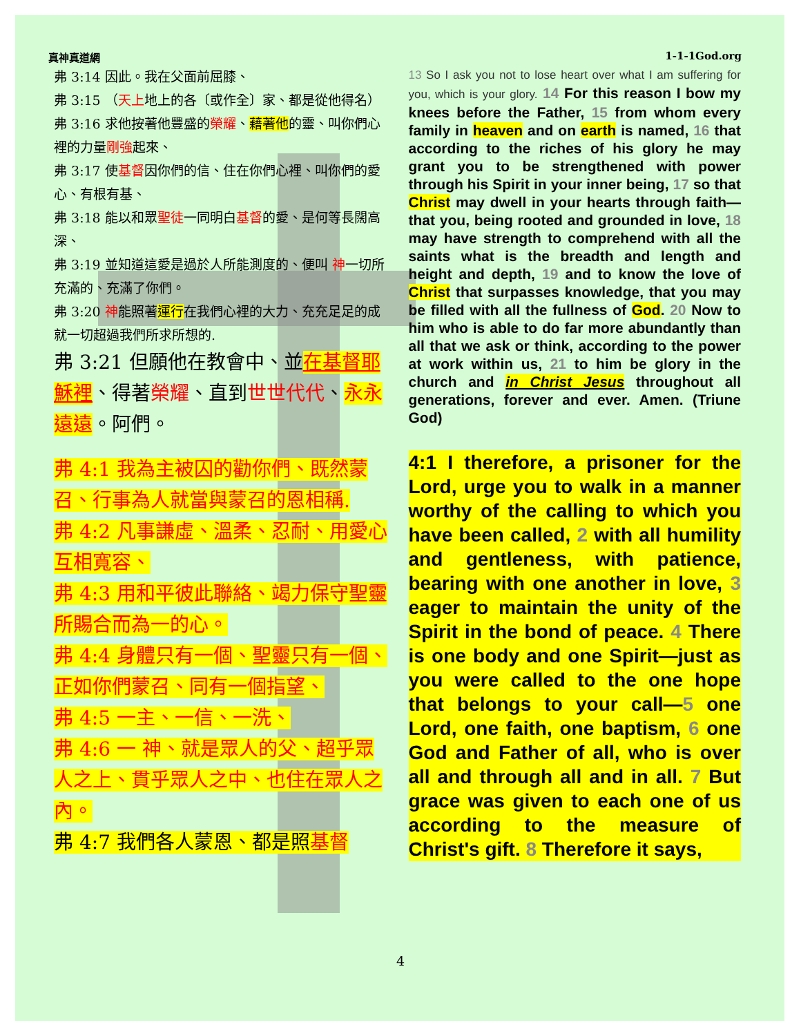真神真道網 1-1-1God.org
弗 3:14 因此。我在父面前屈膝、
弗 3:15 （天上地上的各〔或作全〕家、都是從他得名）
弗 3:16 求他按著他豐盛的榮耀、藉著他的靈、叫你們心裡的力量剛強起來、
弗 3:17 使基督因你們的信、住在你們心裡、叫你們的愛心、有根有基、
弗 3:18 能以和眾聖徒一同明白基督的愛、是何等長闊高深、
弗 3:19 並知道這愛是過於人所能測度的、便叫 神一切所充滿的、充滿了你們。
弗 3:20 神能照著運行在我們心裡的大力、充充足足的成就一切超過我們所求所想的.
弗 3:21 但願他在教會中、並在基督耶穌裡、得著榮耀、直到世世代代、永永遠遠。阿們。
弗 4:1 我為主被囚的勸你們、既然蒙召、行事為人就當與蒙召的恩相稱.
弗 4:2 凡事謙虛、溫柔、忍耐、用愛心互相寬容、
弗 4:3 用和平彼此聯絡、竭力保守聖靈所賜合而為一的心。
弗 4:4 身體只有一個、聖靈只有一個、正如你們蒙召、同有一個指望、
弗 4:5 一主、一信、一洗、
弗 4:6 一 神、就是眾人的父、超乎眾人之上、貫乎眾人之中、也住在眾人之內。
弗 4:7 我們各人蒙恩、都是照基督
13 So I ask you not to lose heart over what I am suffering for you, which is your glory. 14 For this reason I bow my knees before the Father, 15 from whom every family in heaven and on earth is named, 16 that according to the riches of his glory he may grant you to be strengthened with power through his Spirit in your inner being, 17 so that Christ may dwell in your hearts through faith—that you, being rooted and grounded in love, 18 may have strength to comprehend with all the saints what is the breadth and length and height and depth, 19 and to know the love of Christ that surpasses knowledge, that you may be filled with all the fullness of God. 20 Now to him who is able to do far more abundantly than all that we ask or think, according to the power at work within us, 21 to him be glory in the church and in Christ Jesus throughout all generations, forever and ever. Amen. (Triune God)
4:1 I therefore, a prisoner for the Lord, urge you to walk in a manner worthy of the calling to which you have been called, 2 with all humility and gentleness, with patience, bearing with one another in love, 3 eager to maintain the unity of the Spirit in the bond of peace. 4 There is one body and one Spirit—just as you were called to the one hope that belongs to your call—5 one Lord, one faith, one baptism, 6 one God and Father of all, who is over all and through all and in all. 7 But grace was given to each one of us according to the measure of Christ's gift. 8 Therefore it says,
4